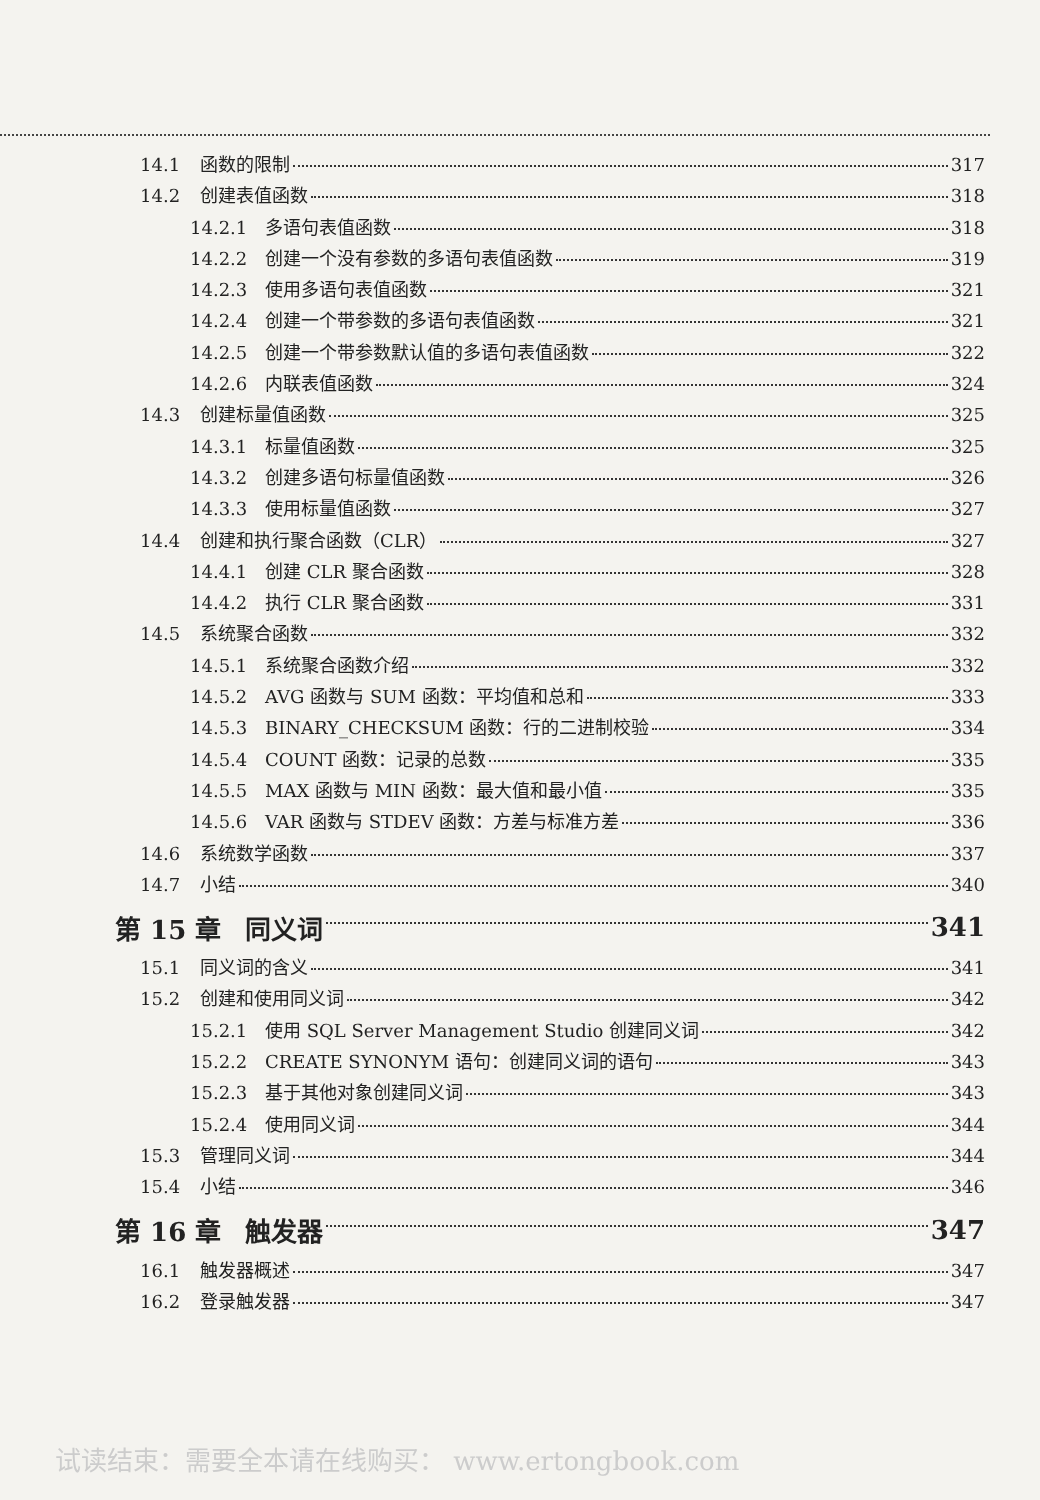14.1 函数的限制 317
14.2 创建表值函数 318
14.2.1 多语句表值函数 318
14.2.2 创建一个没有参数的多语句表值函数 319
14.2.3 使用多语句表值函数 321
14.2.4 创建一个带参数的多语句表值函数 321
14.2.5 创建一个带参数默认值的多语句表值函数 322
14.2.6 内联表值函数 324
14.3 创建标量值函数 325
14.3.1 标量值函数 325
14.3.2 创建多语句标量值函数 326
14.3.3 使用标量值函数 327
14.4 创建和执行聚合函数（CLR） 327
14.4.1 创建 CLR 聚合函数 328
14.4.2 执行 CLR 聚合函数 331
14.5 系统聚合函数 332
14.5.1 系统聚合函数介绍 332
14.5.2 AVG 函数与 SUM 函数：平均值和总和 333
14.5.3 BINARY_CHECKSUM 函数：行的二进制校验 334
14.5.4 COUNT 函数：记录的总数 335
14.5.5 MAX 函数与 MIN 函数：最大值和最小值 335
14.5.6 VAR 函数与 STDEV 函数：方差与标准方差 336
14.6 系统数学函数 337
14.7 小结 340
第 15 章 同义词 341
15.1 同义词的含义 341
15.2 创建和使用同义词 342
15.2.1 使用 SQL Server Management Studio 创建同义词 342
15.2.2 CREATE SYNONYM 语句：创建同义词的语句 343
15.2.3 基于其他对象创建同义词 343
15.2.4 使用同义词 344
15.3 管理同义词 344
15.4 小结 346
第 16 章 触发器 347
16.1 触发器概述 347
16.2 登录触发器 347
试读结束：需要全本请在线购买： www.ertongbook.com